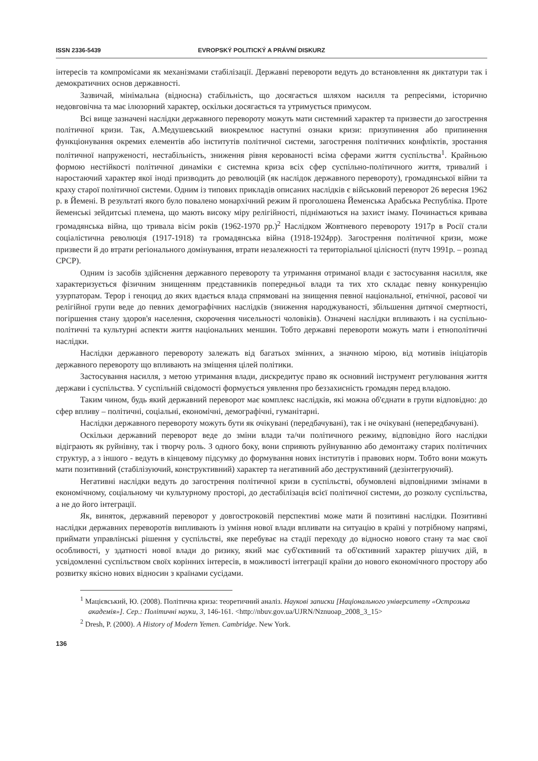ISSN 2336-5439 EVROPSKÝ POLITICKÝ A PRÁVNÍ DISKURZ
інтересів та компромісами як механізмами стабілізації. Державні перевороти ведуть до встановлення як диктатури так і демократичних основ державності.
Зазвичай, мінімальна (відносна) стабільність, що досягається шляхом насилля та репресіями, історично недовговічна та має ілюзорний характер, оскільки досягається та утримується примусом.
Всі вище зазначені наслідки державного перевороту можуть мати системний характер та призвести до загострення політичної кризи. Так, А.Медушевський виокремлює наступні ознаки кризи: призупинення або припинення функціонування окремих елементів або інститутів політичної системи, загострення політичних конфліктів, зростання політичної напруженості, нестабільність, зниження рівня керованості всіма сферами життя суспільства<sup>1</sup>. Крайньою формою нестійкості політичної динаміки є системна криза всіх сфер суспільно-політичного життя, тривалий і наростаючий характер якої іноді призводить до революцій (як наслідок державного перевороту), громадянської війни та краху старої політичної системи. Одним із типових прикладів описаних наслідків є військовий переворот 26 вересня 1962 р. в Йемені. В результаті якого було повалено монархічний режим й проголошена Йеменська Арабська Республіка. Проте йеменські зейдитські племена, що мають високу міру релігійності, піднімаються на захист імаму. Починається кривава громадянська війна, що тривала вісім років (1962-1970 рр.)<sup>2</sup> Наслідком Жовтневого перевороту 1917р в Росії стали соціалістична революція (1917-1918) та громадянська війна (1918-1924рр). Загострення політичної кризи, може призвести й до втрати регіонального домінування, втрати незалежності та територіальної цілісності (путч 1991р. – розпад СРСР).
Одним із засобів здійснення державного перевороту та утримання отриманої влади є застосування насилля, яке характеризується фізичним знищенням представників попередньої влади та тих хто складає певну конкуренцію узурпаторам. Терор і геноцид до яких вдається влада спрямовані на знищення певної національної, етнічної, расової чи релігійної групи веде до певних демографічних наслідків (зниження народжуваності, збільшення дитячої смертності, погіршення стану здоров'я населення, скорочення чисельності чоловіків). Означені наслідки впливають і на суспільно-політичні та культурні аспекти життя національних меншин. Тобто державні перевороти можуть мати і етнополітичні наслідки.
Наслідки державного перевороту залежать від багатьох змінних, а значною мірою, від мотивів ініціаторів державного перевороту що впливають на зміщення цілей політики.
Застосування насилля, з метою утримання влади, дискредитує право як основний інструмент регулювання життя держави і суспільства. У суспільній свідомості формується уявлення про беззахисність громадян перед владою.
Таким чином, будь який державний переворот має комплекс наслідків, які можна об'єднати в групи відповідно: до сфер впливу – політичні, соціальні, економічні, демографічні, гуманітарні.
Наслідки державного перевороту можуть бути як очікувані (передбачувані), так і не очікувані (непередбачувані).
Оскільки державний переворот веде до зміни влади та/чи політичного режиму, відповідно його наслідки відіграють як руйнівну, так і творчу роль. З одного боку, вони сприяють руйнуванню або демонтажу старих політичних структур, а з іншого - ведуть в кінцевому підсумку до формування нових інститутів і правових норм. Тобто вони можуть мати позитивний (стабілізуючий, конструктивний) характер та негативний або деструктивний (дезінтегруючий).
Негативні наслідки ведуть до загострення політичної кризи в суспільстві, обумовлені відповідними змінами в економічному, соціальному чи культурному просторі, до дестабілізація всієї політичної системи, до розколу суспільства, а не до його інтеграції.
Як, виняток, державний переворот у довгостроковій перспективі може мати й позитивні наслідки. Позитивні наслідки державних переворотів випливають із уміння нової влади впливати на ситуацію в країні у потрібному напрямі, приймати управлінські рішення у суспільстві, яке перебуває на стадії переходу до відносно нового стану та має свої особливості, у здатності нової влади до ризику, який має суб'єктивний та об'єктивний характер рішучих дій, в усвідомленні суспільством своїх корінних інтересів, в можливості інтеграції країни до нового економічного простору або розвитку якісно нових відносин з країнами сусідами.
<sup>1</sup> Мацієвський, Ю. (2008). Політична криза: теоретичний аналіз. Наукові записки [Національного університету «Острозька академія»]. Сер.: Політичні науки, 3, 146-161. <http://nbuv.gov.ua/UJRN/Nznuoap_2008_3_15>
<sup>2</sup> Dresh, P. (2000). A History of Modern Yemen. Cambridge. New York.
136